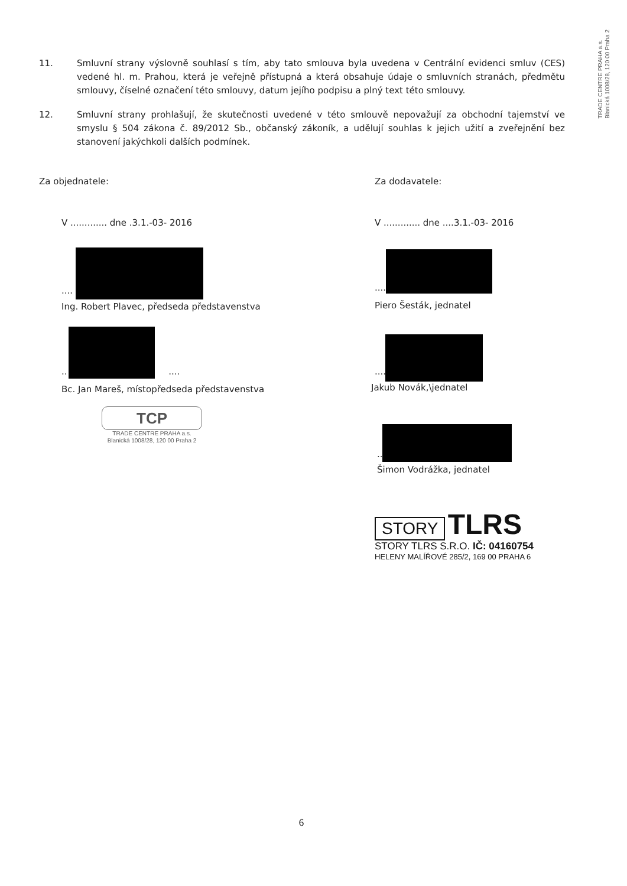TRADE CENTRE PRAHA a.s.
Blanická 1008/28, 120 00 Praha 2
11. Smluvní strany výslovně souhlasí s tím, aby tato smlouva byla uvedena v Centrální evidenci smluv (CES) vedené hl. m. Prahou, která je veřejně přístupná a která obsahuje údaje o smluvních stranách, předmětu smlouvy, číselné označení této smlouvy, datum jejího podpisu a plný text této smlouvy.
12. Smluvní strany prohlašují, že skutečnosti uvedené v této smlouvě nepovažují za obchodní tajemství ve smyslu § 504 zákona č. 89/2012 Sb., občanský zákoník, a udělují souhlas k jejich užití a zveřejnění bez stanovení jakýchkoli dalších podmínek.
Za objednatele:
V ............. dne .3.1.-03- 2016
....
Ing. Robert Plavec, předseda představenstva
.. ....
Bc. Jan Mareš, místopředseda představenstva
TCP
TRADE CENTRE PRAHA a.s.
Blanická 1008/28, 120 00 Praha 2
Za dodavatele:
V ............. dne ....3.1.-03- 2016
....
Piero Šesták, jednatel
....
Jakub Novák,\jednatel
..
Šimon Vodrážka, jednatel
STORY TLRS
STORY TLRS S.R.O. IČ: 04160754
HELENY MALÍŘOVÉ 285/2, 169 00 PRAHA 6
6